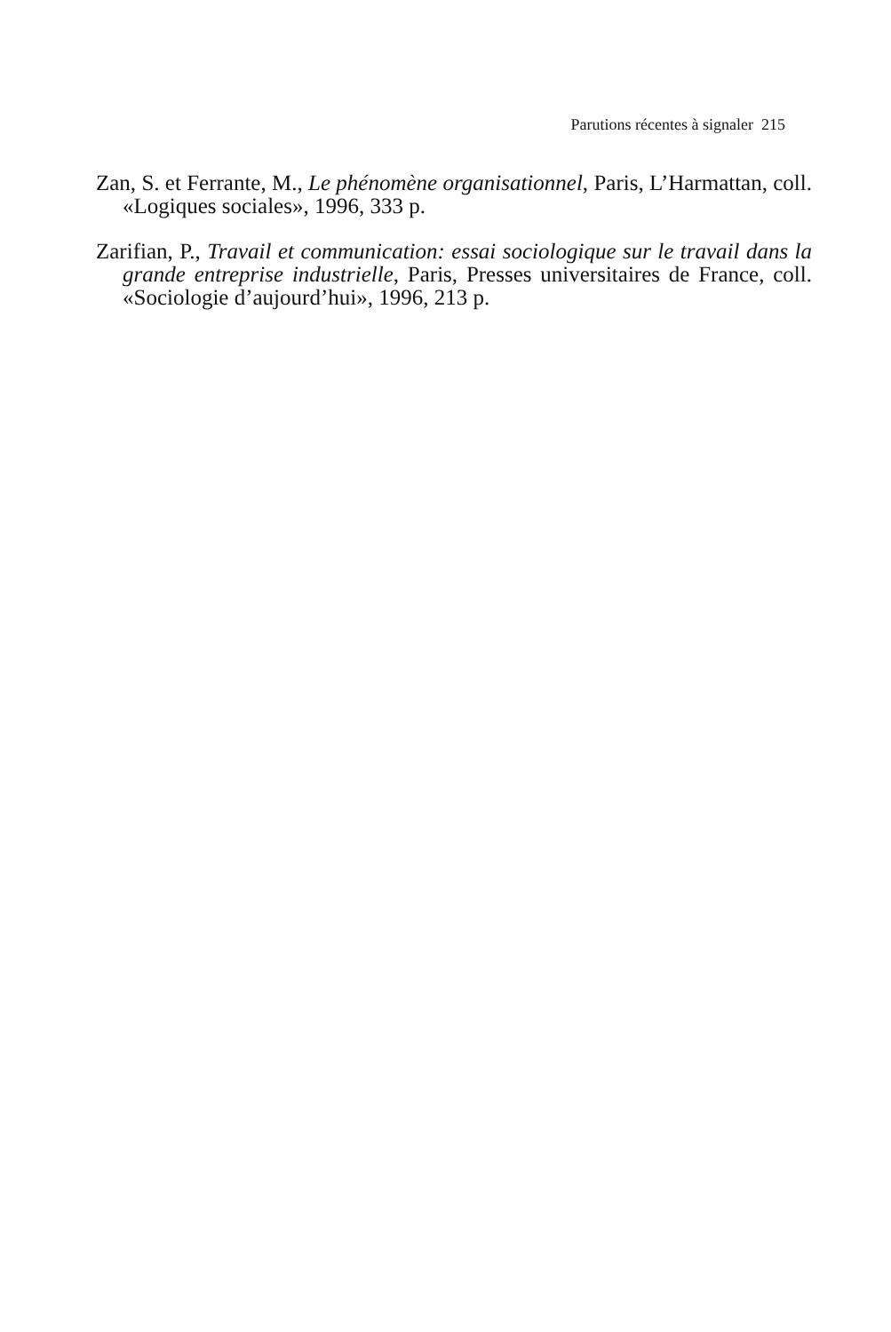Parutions récentes à signaler 215
Zan, S. et Ferrante, M., Le phénomène organisationnel, Paris, L’Harmattan, coll. «Logiques sociales», 1996, 333 p.
Zarifian, P., Travail et communication: essai sociologique sur le travail dans la grande entreprise industrielle, Paris, Presses universitaires de France, coll. «Sociologie d’aujourd’hui», 1996, 213 p.